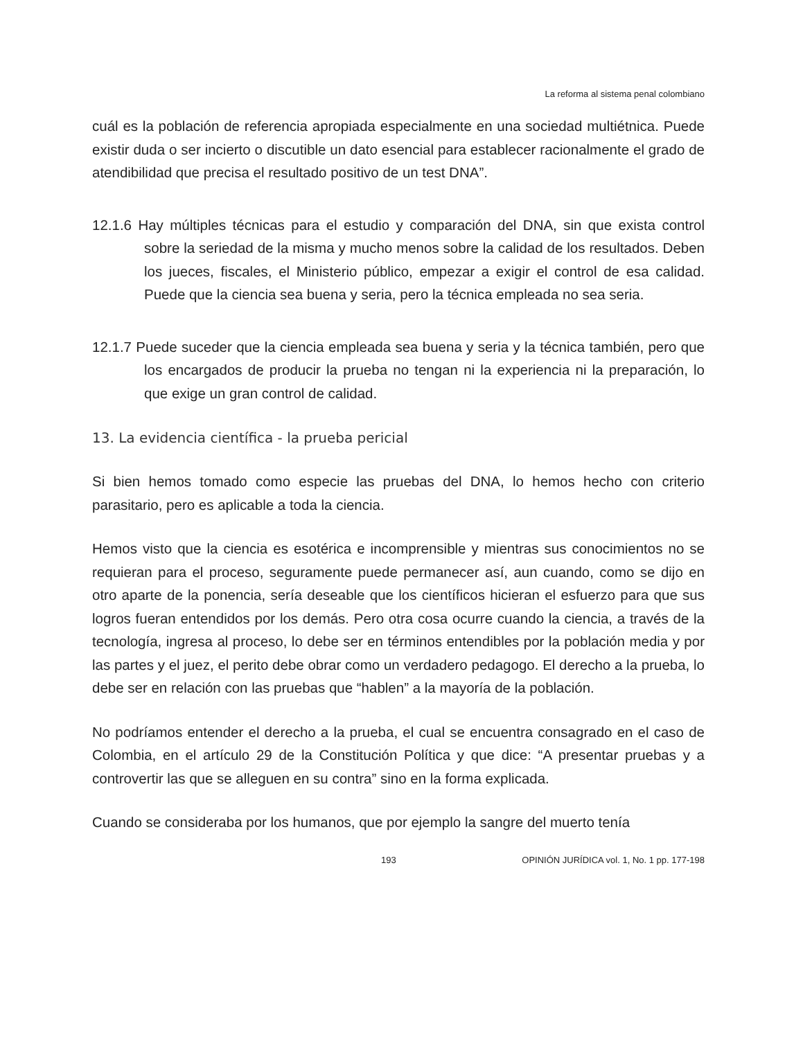La reforma al sistema penal colombiano
cuál es la población de referencia apropiada especialmente en una sociedad multiétnica. Puede existir duda o ser incierto o discutible un dato esencial para establecer racionalmente el grado de atendibilidad que precisa el resultado positivo de un test DNA”.
12.1.6 Hay múltiples técnicas para el estudio y comparación del DNA, sin que exista control sobre la seriedad de la misma y mucho menos sobre la calidad de los resultados. Deben los jueces, fiscales, el Ministerio público, empezar a exigir el control de esa calidad. Puede que la ciencia sea buena y seria, pero la técnica empleada no sea seria.
12.1.7 Puede suceder que la ciencia empleada sea buena y seria y la técnica también, pero que los encargados de producir la prueba no tengan ni la experiencia ni la preparación, lo que exige un gran control de calidad.
13. La evidencia científica - la prueba pericial
Si bien hemos tomado como especie las pruebas del DNA, lo hemos hecho con criterio parasitario, pero es aplicable a toda la ciencia.
Hemos visto que la ciencia es esotérica e incomprensible y mientras sus conocimientos no se requieran para el proceso, seguramente puede permanecer así, aun cuando, como se dijo en otro aparte de la ponencia, sería deseable que los científicos hicieran el esfuerzo para que sus logros fueran entendidos por los demás. Pero otra cosa ocurre cuando la ciencia, a través de la tecnología, ingresa al proceso, lo debe ser en términos entendibles por la población media y por las partes y el juez, el perito debe obrar como un verdadero pedagogo. El derecho a la prueba, lo debe ser en relación con las pruebas que “hablen” a la mayoría de la población.
No podríamos entender el derecho a la prueba, el cual se encuentra consagrado en el caso de Colombia, en el artículo 29 de la Constitución Política y que dice: “A presentar pruebas y a controvertir las que se alleguen en su contra” sino en la forma explicada.
Cuando se consideraba por los humanos, que por ejemplo la sangre del muerto tenía
193 OPINIÓN JURÍDICA vol. 1, No. 1 pp. 177-198